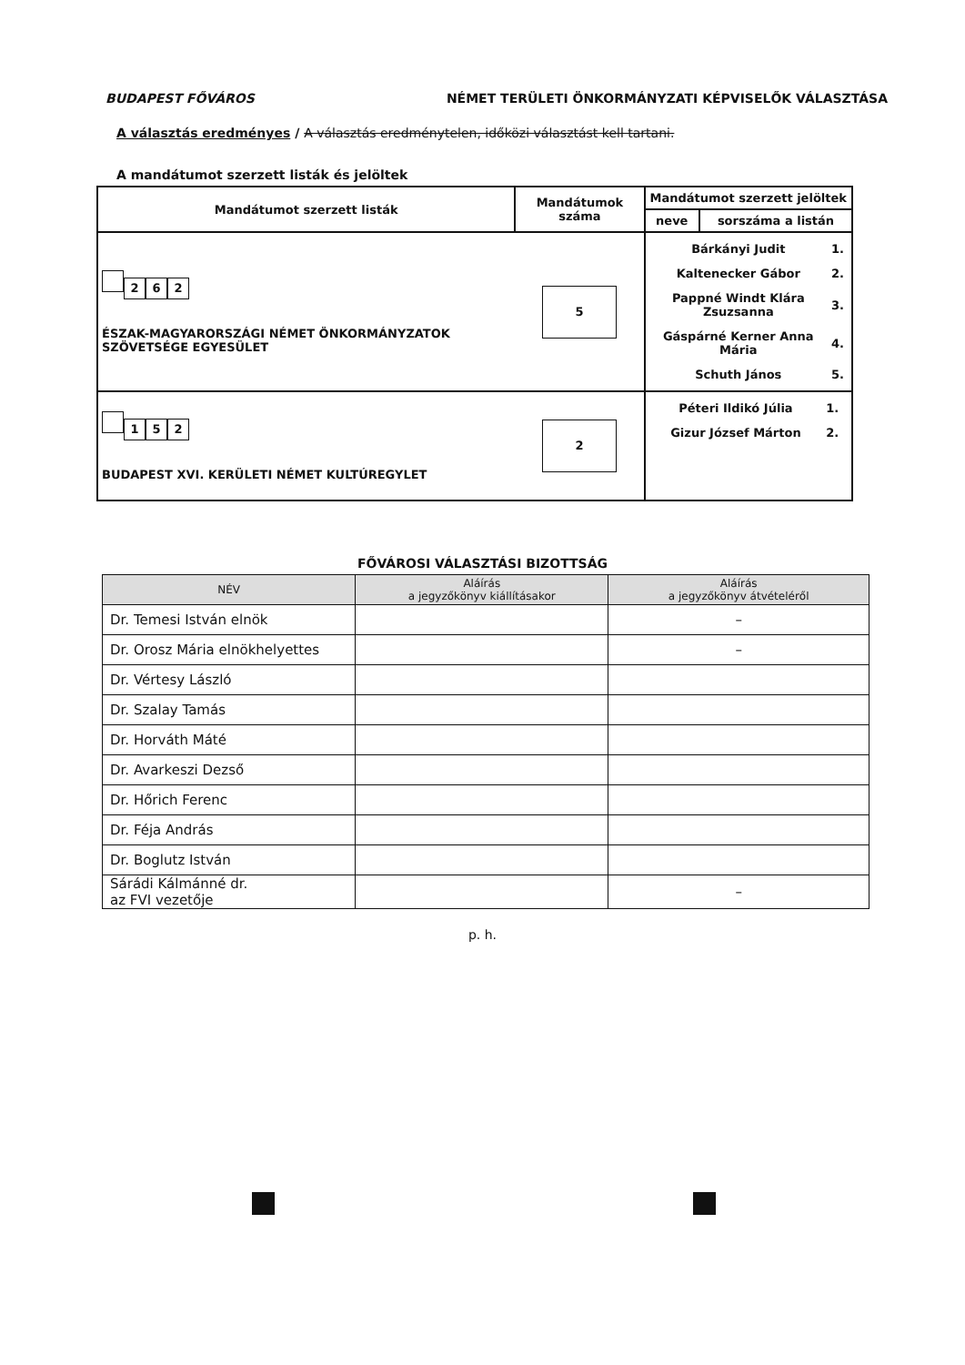BUDAPEST FŐVÁROS NÉMET TERÜLETI ÖNKORMÁNYZATI KÉPVISELŐK VÁLASZTÁSA
A választás eredményes / A választás eredménytelen, időközi választást kell tartani.
A mandátumot szerzett listák és jelöltek
| Mandátumot szerzett listák | Mandátumok száma | Mandátumot szerzett jelöltek | |
| --- | --- | --- | --- |
| | | neve | sorszáma a listán |
| 2 6 2 ÉSZAK-MAGYARORSZÁGI NÉMET ÖNKORMÁNYZATOK SZÖVETSÉGE EGYESÜLET | 5 | / Bárkányi Judit / 1. / / Kaltenecker Gábor / 2. / / Pappné Windt Klára Zsuzsanna / 3. / / Gáspárné Kerner Anna Mária / 4. / / Schuth János / 5. / | |
| 1 5 2 BUDAPEST XVI. KERÜLETI NÉMET KULTÚREGYLET | 2 | / Péteri Ildikó Júlia / 1. / / Gizur József Márton / 2. / | |
FŐVÁROSI VÁLASZTÁSI BIZOTTSÁG
| NÉV | Aláírás a jegyzőkönyv kiállításakor | Aláírás a jegyzőkönyv átvételéről |
| --- | --- | --- |
| Dr. Temesi István elnök | | – |
| Dr. Orosz Mária elnökhelyettes | | – |
| Dr. Vértesy László | | |
| Dr. Szalay Tamás | | |
| Dr. Horváth Máté | | |
| Dr. Avarkeszi Dezső | | |
| Dr. Hőrich Ferenc | | |
| Dr. Féja András | | |
| Dr. Boglutz István | | |
| Sárádi Kálmánné dr. az FVI vezetője | | – |
p. h.